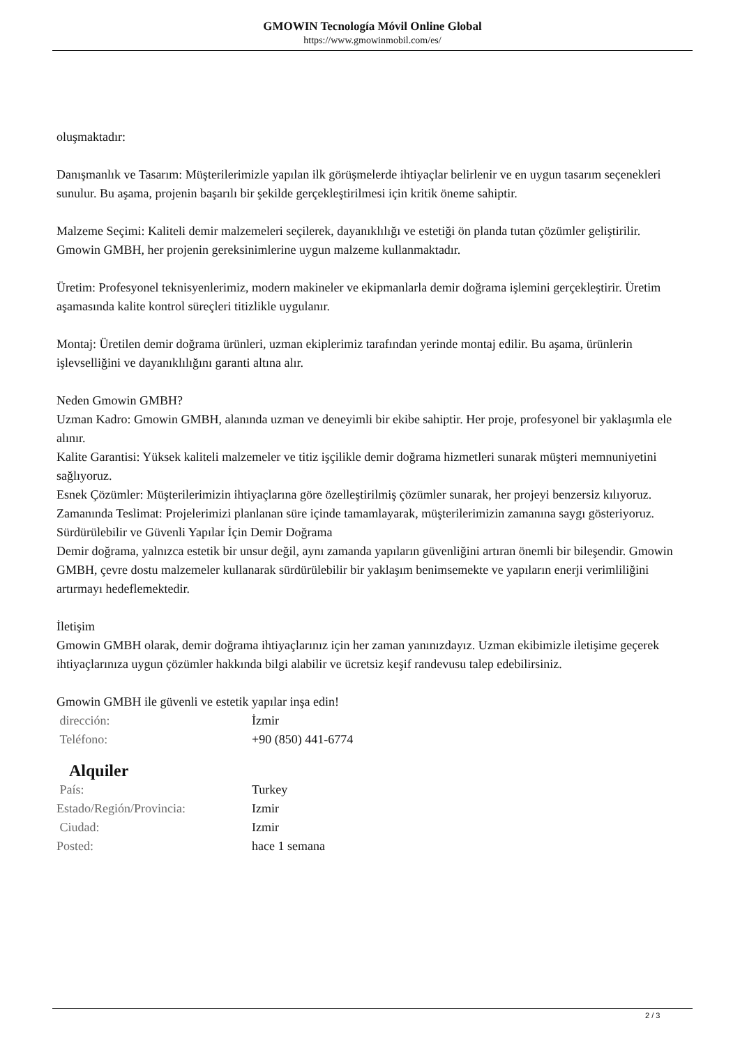GMOWIN Tecnología Móvil Online Global
https://www.gmowinmobil.com/es/
oluşmaktadır:
Danışmanlık ve Tasarım: Müşterilerimizle yapılan ilk görüşmelerde ihtiyaçlar belirlenir ve en uygun tasarım seçenekleri sunulur. Bu aşama, projenin başarılı bir şekilde gerçekleştirilmesi için kritik öneme sahiptir.
Malzeme Seçimi: Kaliteli demir malzemeleri seçilerek, dayanıklılığı ve estetiği ön planda tutan çözümler geliştirilir. Gmowin GMBH, her projenin gereksinimlerine uygun malzeme kullanmaktadır.
Üretim: Profesyonel teknisyenlerimiz, modern makineler ve ekipmanlarla demir doğrama işlemini gerçekleştirir. Üretim aşamasında kalite kontrol süreçleri titizlikle uygulanır.
Montaj: Üretilen demir doğrama ürünleri, uzman ekiplerimiz tarafından yerinde montaj edilir. Bu aşama, ürünlerin işlevselliğini ve dayanıklılığını garanti altına alır.
Neden Gmowin GMBH?
Uzman Kadro: Gmowin GMBH, alanında uzman ve deneyimli bir ekibe sahiptir. Her proje, profesyonel bir yaklaşımla ele alınır.
Kalite Garantisi: Yüksek kaliteli malzemeler ve titiz işçilikle demir doğrama hizmetleri sunarak müşteri memnuniyetini sağlıyoruz.
Esnek Çözümler: Müşterilerimizin ihtiyaçlarına göre özelleştirilmiş çözümler sunarak, her projeyi benzersiz kılıyoruz.
Zamanında Teslimat: Projelerimizi planlanan süre içinde tamamlayarak, müşterilerimizin zamanına saygı gösteriyoruz.
Sürdürülebilir ve Güvenli Yapılar İçin Demir Doğrama
Demir doğrama, yalnızca estetik bir unsur değil, aynı zamanda yapıların güvenliğini artıran önemli bir bileşendir. Gmowin GMBH, çevre dostu malzemeler kullanarak sürdürülebilir bir yaklaşım benimsemekte ve yapıların enerji verimliliğini artırmayı hedeflemektedir.
İletişim
Gmowin GMBH olarak, demir doğrama ihtiyaçlarınız için her zaman yanınızdayız. Uzman ekibimizle iletişime geçerek ihtiyaçlarınıza uygun çözümler hakkında bilgi alabilir ve ücretsiz keşif randevusu talep edebilirsiniz.
Gmowin GMBH ile güvenli ve estetik yapılar inşa edin!
| dirección: | İzmir |
| Teléfono: | +90 (850) 441-6774 |
Alquiler
| País: | Turkey |
| Estado/Región/Provincia: | Izmir |
| Ciudad: | Izmir |
| Posted: | hace 1 semana |
2 / 3